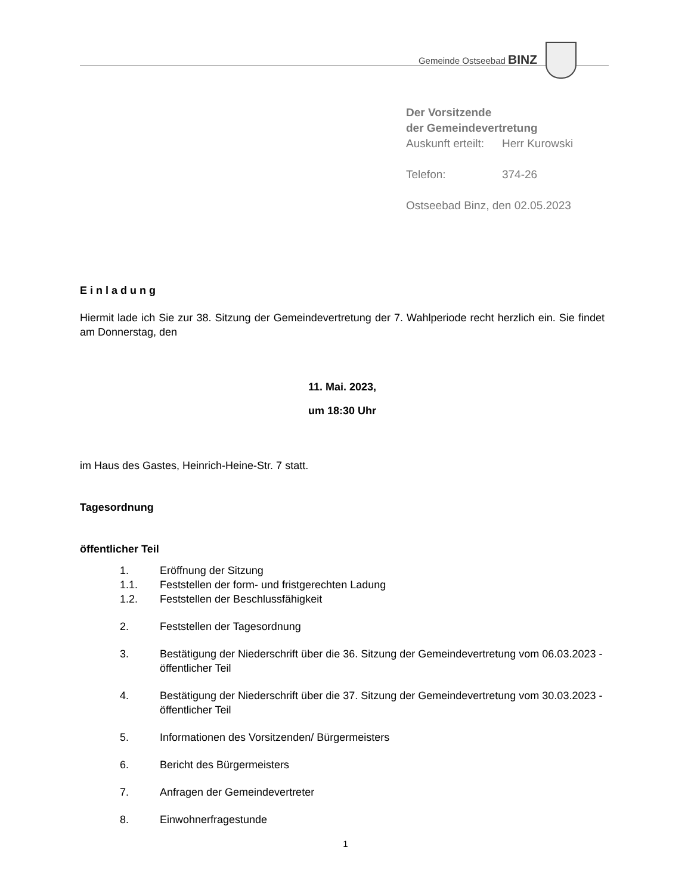Gemeinde Ostseebad BINZ
Der Vorsitzende
der Gemeindevertretung
| Auskunft erteilt: | Herr Kurowski |
| Telefon: | 374-26 |
Ostseebad Binz, den 02.05.2023
E i n l a d u n g
Hiermit lade ich Sie zur 38. Sitzung der Gemeindevertretung der 7. Wahlperiode recht herzlich ein. Sie findet am Donnerstag, den
11. Mai. 2023,
um 18:30 Uhr
im Haus des Gastes, Heinrich-Heine-Str. 7 statt.
Tagesordnung
öffentlicher Teil
1. Eröffnung der Sitzung
1.1. Feststellen der form- und fristgerechten Ladung
1.2. Feststellen der Beschlussfähigkeit
2. Feststellen der Tagesordnung
3. Bestätigung der Niederschrift über die 36. Sitzung der Gemeindevertretung vom 06.03.2023 - öffentlicher Teil
4. Bestätigung der Niederschrift über die 37. Sitzung der Gemeindevertretung vom 30.03.2023 - öffentlicher Teil
5. Informationen des Vorsitzenden/ Bürgermeisters
6. Bericht des Bürgermeisters
7. Anfragen der Gemeindevertreter
8. Einwohnerfragestunde
1